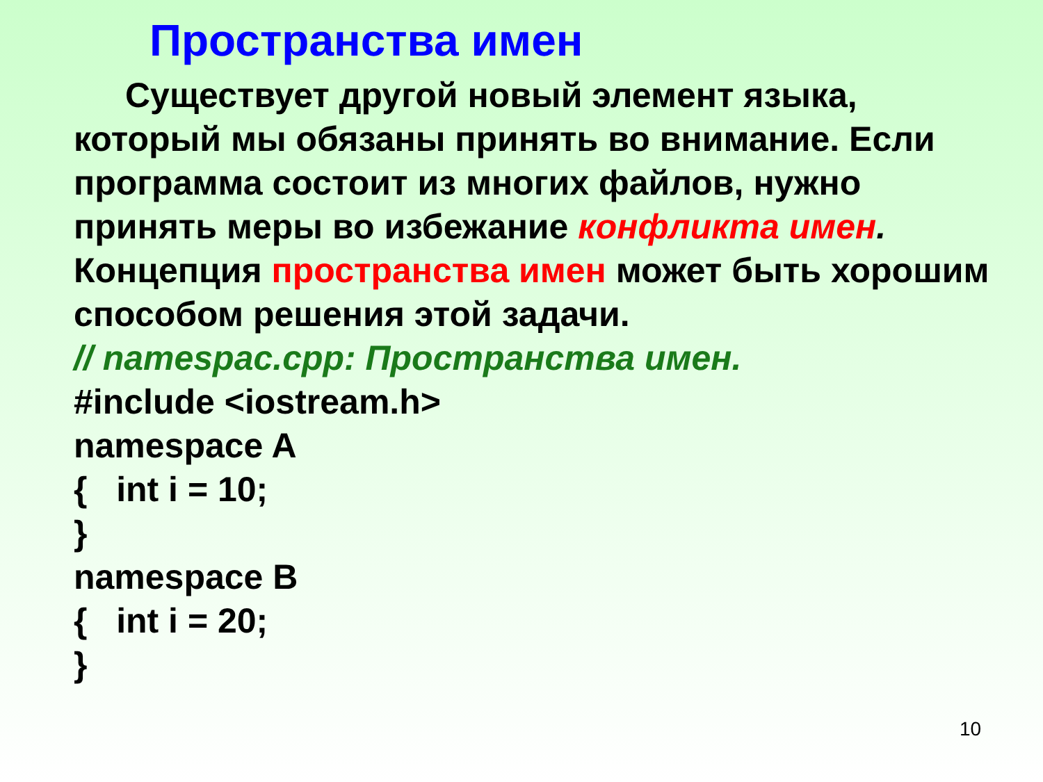Пространства имен
Существует другой новый элемент языка, который мы обязаны принять во внимание. Если программа состоит из многих файлов, нужно принять меры во избежание конфликта имен. Концепция пространства имен может быть хорошим способом решения этой задачи.
// namespac.cpp: Пространства имен.
#include <iostream.h>
namespace A
{ int i = 10;
}
namespace B
{ int i = 20;
}
10